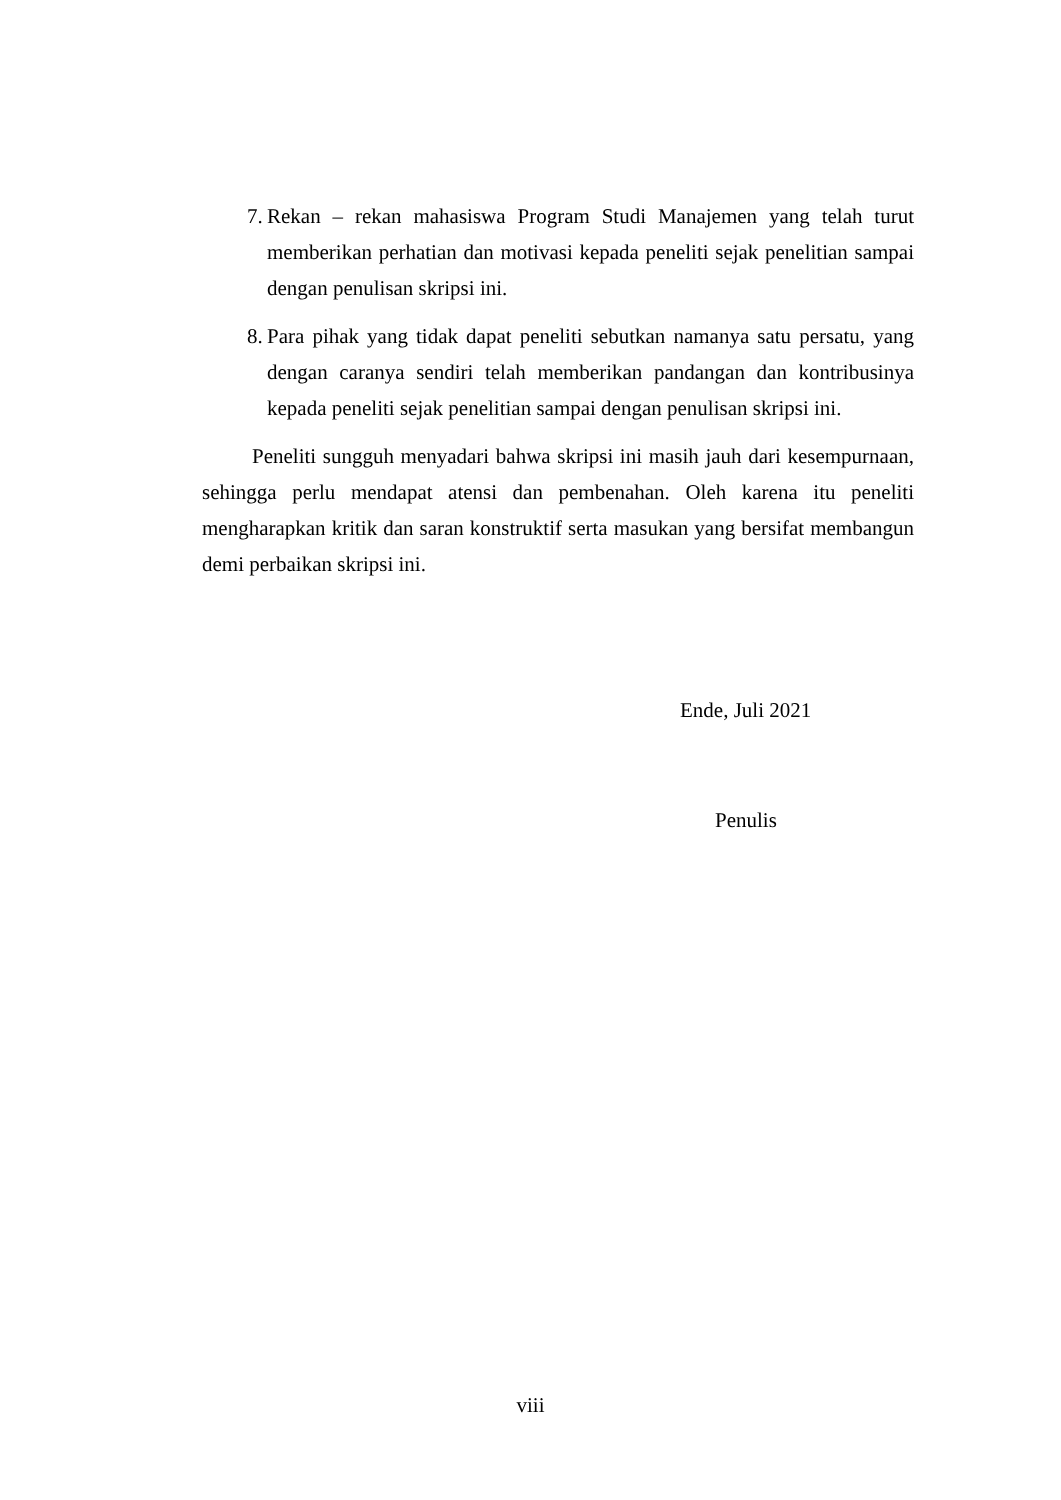7. Rekan – rekan mahasiswa Program Studi Manajemen yang telah turut memberikan perhatian dan motivasi kepada peneliti sejak penelitian sampai dengan penulisan skripsi ini.
8. Para pihak yang tidak dapat peneliti sebutkan namanya satu persatu, yang dengan caranya sendiri telah memberikan pandangan dan kontribusinya kepada peneliti sejak penelitian sampai dengan penulisan skripsi ini.
Peneliti sungguh menyadari bahwa skripsi ini masih jauh dari kesempurnaan, sehingga perlu mendapat atensi dan pembenahan. Oleh karena itu peneliti mengharapkan kritik dan saran konstruktif serta masukan yang bersifat membangun demi perbaikan skripsi ini.
Ende, Juli 2021
Penulis
viii